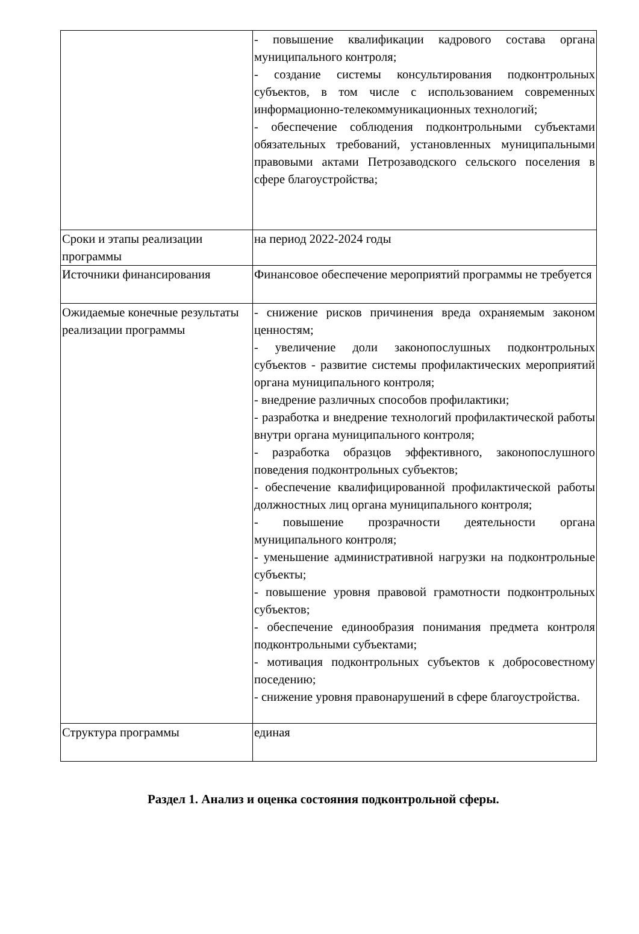| | - повышение квалификации кадрового состава органа муниципального контроля; - создание системы консультирования подконтрольных субъектов, в том числе с использованием современных информационно-телекоммуникационных технологий; - обеспечение соблюдения подконтрольными субъектами обязательных требований, установленных муниципальными правовыми актами Петрозаводского сельского поселения в сфере благоустройства; |
| Сроки и этапы реализации программы | на период 2022-2024 годы |
| Источники финансирования | Финансовое обеспечение мероприятий программы не требуется |
| Ожидаемые конечные результаты реализации программы | - снижение рисков причинения вреда охраняемым законом ценностям; - увеличение доли законопослушных подконтрольных субъектов - развитие системы профилактических мероприятий органа муниципального контроля; - внедрение различных способов профилактики; - разработка и внедрение технологий профилактической работы внутри органа муниципального контроля; - разработка образцов эффективного, законопослушного поведения подконтрольных субъектов; - обеспечение квалифицированной профилактической работы должностных лиц органа муниципального контроля; - повышение прозрачности деятельности органа муниципального контроля; - уменьшение административной нагрузки на подконтрольные субъекты; - повышение уровня правовой грамотности подконтрольных субъектов; - обеспечение единообразия понимания предмета контроля подконтрольными субъектами; - мотивация подконтрольных субъектов к добросовестному поседению; - снижение уровня правонарушений в сфере благоустройства. |
| Структура программы | единая |
Раздел 1. Анализ и оценка состояния подконтрольной сферы.